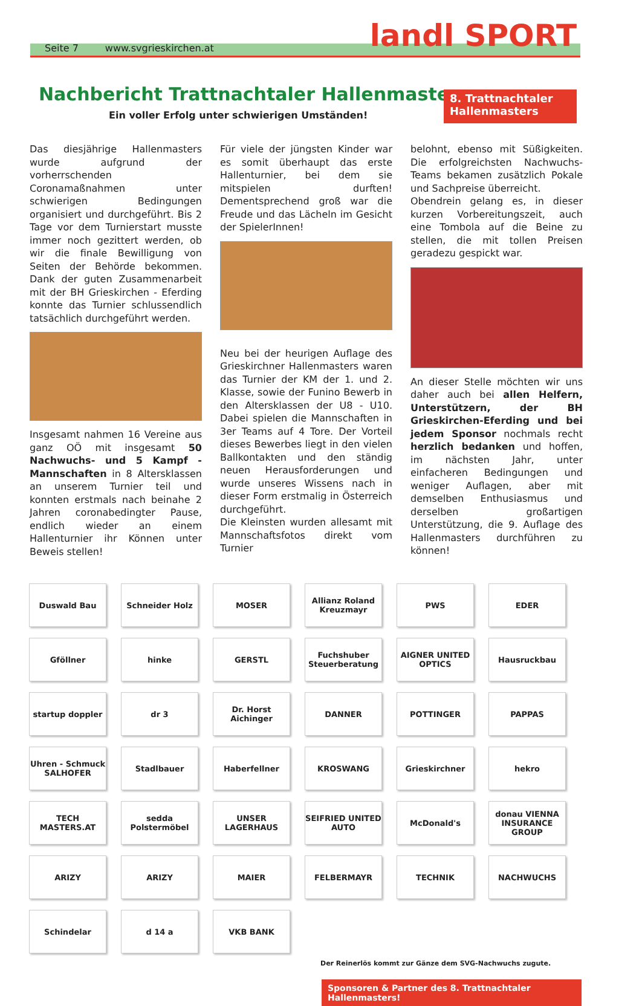Seite 7 www.svgrieskirchen.at
landl SPORT
8. Trattnachtaler Hallenmasters
Nachbericht Trattnachtaler Hallenmasters
Ein voller Erfolg unter schwierigen Umständen!
Das diesjährige Hallenmasters wurde aufgrund der vorherrschenden Coronamaßnahmen unter schwierigen Bedingungen organisiert und durchgeführt. Bis 2 Tage vor dem Turnierstart musste immer noch gezittert werden, ob wir die finale Bewilligung von Seiten der Behörde bekommen. Dank der guten Zusammenarbeit mit der BH Grieskirchen - Eferding konnte das Turnier schlussendlich tatsächlich durchgeführt werden.
Insgesamt nahmen 16 Vereine aus ganz OÖ mit insgesamt 50 Nachwuchs- und 5 Kampf - Mannschaften in 8 Altersklassen an unserem Turnier teil und konnten erstmals nach beinahe 2 Jahren coronabedingter Pause, endlich wieder an einem Hallenturnier ihr Können unter Beweis stellen!
Für viele der jüngsten Kinder war es somit überhaupt das erste Hallenturnier, bei dem sie mitspielen durften! Dementsprechend groß war die Freude und das Lächeln im Gesicht der SpielerInnen!
Neu bei der heurigen Auflage des Grieskirchner Hallenmasters waren das Turnier der KM der 1. und 2. Klasse, sowie der Funino Bewerb in den Altersklassen der U8 - U10. Dabei spielen die Mannschaften in 3er Teams auf 4 Tore. Der Vorteil dieses Bewerbes liegt in den vielen Ballkontakten und den ständig neuen Herausforderungen und wurde unseres Wissens nach in dieser Form erstmalig in Österreich durchgeführt.
Die Kleinsten wurden allesamt mit Mannschaftsfotos direkt vom Turnier
belohnt, ebenso mit Süßigkeiten. Die erfolgreichsten Nachwuchs-Teams bekamen zusätzlich Pokale und Sachpreise überreicht.
Obendrein gelang es, in dieser kurzen Vorbereitungszeit, auch eine Tombola auf die Beine zu stellen, die mit tollen Preisen geradezu gespickt war.
An dieser Stelle möchten wir uns daher auch bei allen Helfern, Unterstützern, der BH Grieskirchen-Eferding und bei jedem Sponsor nochmals recht herzlich bedanken und hoffen, im nächsten Jahr, unter einfacheren Bedingungen und weniger Auflagen, aber mit demselben Enthusiasmus und derselben großartigen Unterstützung, die 9. Auflage des Hallenmasters durchführen zu können!
Duswald Bau
Schneider Holz
MOSER
Allianz Roland Kreuzmayr
PWS
EDER
Gföllner
hinke
GERSTL
Fuchshuber Steuerberatung
AIGNER UNITED OPTICS
Hausruckbau
startup doppler
dr 3
Dr. Horst Aichinger
DANNER
POTTINGER
PAPPAS
Uhren - Schmuck SALHOFER
Stadlbauer
Haberfellner
KROSWANG
Grieskirchner
hekro
TECH MASTERS.AT
sedda Polstermöbel
UNSER LAGERHAUS
SEIFRIED UNITED AUTO
McDonald's
donau VIENNA INSURANCE GROUP
ARIZY
ARIZY
MAIER
FELBERMAYR
TECHNIK
NACHWUCHS
Schindelar
d 14 a
VKB BANK
Der Reinerlös kommt zur Gänze dem SVG-Nachwuchs zugute.
Sponsoren & Partner des 8. Trattnachtaler Hallenmasters!